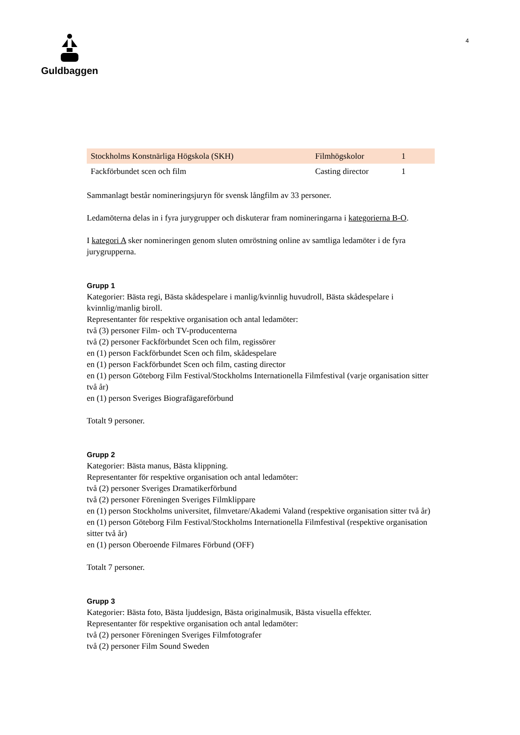Guldbaggen 4
| Stockholms Konstnärliga Högskola (SKH) | Filmhögskolor | 1 |
| Fackförbundet scen och film | Casting director | 1 |
Sammanlagt består nomineringsjuryn för svensk långfilm av 33 personer.
Ledamöterna delas in i fyra jurygrupper och diskuterar fram nomineringarna i kategorierna B-O.
I kategori A sker nomineringen genom sluten omröstning online av samtliga ledamöter i de fyra jurygrupperna.
Grupp 1
Kategorier: Bästa regi, Bästa skådespelare i manlig/kvinnlig huvudroll, Bästa skådespelare i kvinnlig/manlig biroll.
Representanter för respektive organisation och antal ledamöter:
två (3) personer Film- och TV-producenterna
två (2) personer Fackförbundet Scen och film, regissörer
en (1) person Fackförbundet Scen och film, skådespelare
en (1) person Fackförbundet Scen och film, casting director
en (1) person Göteborg Film Festival/Stockholms Internationella Filmfestival (varje organisation sitter två år)
en (1) person Sveriges Biografägareförbund
Totalt 9 personer.
Grupp 2
Kategorier: Bästa manus, Bästa klippning.
Representanter för respektive organisation och antal ledamöter:
två (2) personer Sveriges Dramatikerförbund
två (2) personer Föreningen Sveriges Filmklippare
en (1) person Stockholms universitet, filmvetare/Akademi Valand (respektive organisation sitter två år)
en (1) person Göteborg Film Festival/Stockholms Internationella Filmfestival (respektive organisation sitter två år)
en (1) person Oberoende Filmares Förbund (OFF)
Totalt 7 personer.
Grupp 3
Kategorier: Bästa foto, Bästa ljuddesign, Bästa originalmusik, Bästa visuella effekter.
Representanter för respektive organisation och antal ledamöter:
två (2) personer Föreningen Sveriges Filmfotografer
två (2) personer Film Sound Sweden